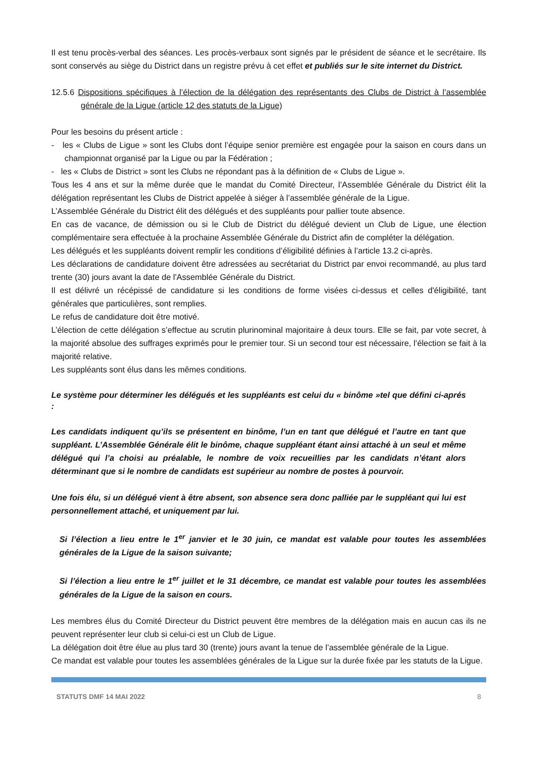Il est tenu procès-verbal des séances. Les procès-verbaux sont signés par le président de séance et le secrétaire. Ils sont conservés au siège du District dans un registre prévu à cet effet et publiés sur le site internet du District.
12.5.6 Dispositions spécifiques à l’élection de la délégation des représentants des Clubs de District à l’assemblée générale de la Ligue (article 12 des statuts de la Ligue)
Pour les besoins du présent article :
- les « Clubs de Ligue » sont les Clubs dont l’équipe senior première est engagée pour la saison en cours dans un championnat organisé par la Ligue ou par la Fédération ;
- les « Clubs de District » sont les Clubs ne répondant pas à la définition de « Clubs de Ligue ».
Tous les 4 ans et sur la même durée que le mandat du Comité Directeur, l’Assemblée Générale du District élit la délégation représentant les Clubs de District appelée à siéger à l’assemblée générale de la Ligue.
L’Assemblée Générale du District élit des délégués et des suppléants pour pallier toute absence.
En cas de vacance, de démission ou si le Club de District du délégué devient un Club de Ligue, une élection complémentaire sera effectuée à la prochaine Assemblée Générale du District afin de compléter la délégation.
Les délégués et les suppléants doivent remplir les conditions d’éligibilité définies à l’article 13.2 ci-après.
Les déclarations de candidature doivent être adressées au secrétariat du District par envoi recommandé, au plus tard trente (30) jours avant la date de l'Assemblée Générale du District.
Il est délivré un récépissé de candidature si les conditions de forme visées ci-dessus et celles d'éligibilité, tant générales que particulières, sont remplies.
Le refus de candidature doit être motivé.
L’élection de cette délégation s’effectue au scrutin plurinominal majoritaire à deux tours. Elle se fait, par vote secret, à la majorité absolue des suffrages exprimés pour le premier tour. Si un second tour est nécessaire, l’élection se fait à la majorité relative.
Les suppléants sont élus dans les mêmes conditions.
Le système pour déterminer les délégués et les suppléants est celui du « binôme »tel que défini ci-aprés :
Les candidats indiquent qu’ils se présentent en binôme, l’un en tant que délégué et l’autre en tant que suppléant. L’Assemblée Générale élit le binôme, chaque suppléant étant ainsi attaché à un seul et même délégué qui l’a choisi au préalable, le nombre de voix recueillies par les candidats n’étant alors déterminant que si le nombre de candidats est supérieur au nombre de postes à pourvoir.
Une fois élu, si un délégué vient à être absent, son absence sera donc palliée par le suppléant qui lui est personnellement attaché, et uniquement par lui.
Si l’élection a lieu entre le 1<sup>er</sup> janvier et le 30 juin, ce mandat est valable pour toutes les assemblées générales de la Ligue de la saison suivante;
Si l’élection a lieu entre le 1<sup>er</sup> juillet et le 31 décembre, ce mandat est valable pour toutes les assemblées générales de la Ligue de la saison en cours.
Les membres élus du Comité Directeur du District peuvent être membres de la délégation mais en aucun cas ils ne peuvent représenter leur club si celui-ci est un Club de Ligue.
La délégation doit être élue au plus tard 30 (trente) jours avant la tenue de l’assemblée générale de la Ligue.
Ce mandat est valable pour toutes les assemblées générales de la Ligue sur la durée fixée par les statuts de la Ligue.
STATUTS DMF 14 MAI 2022 8